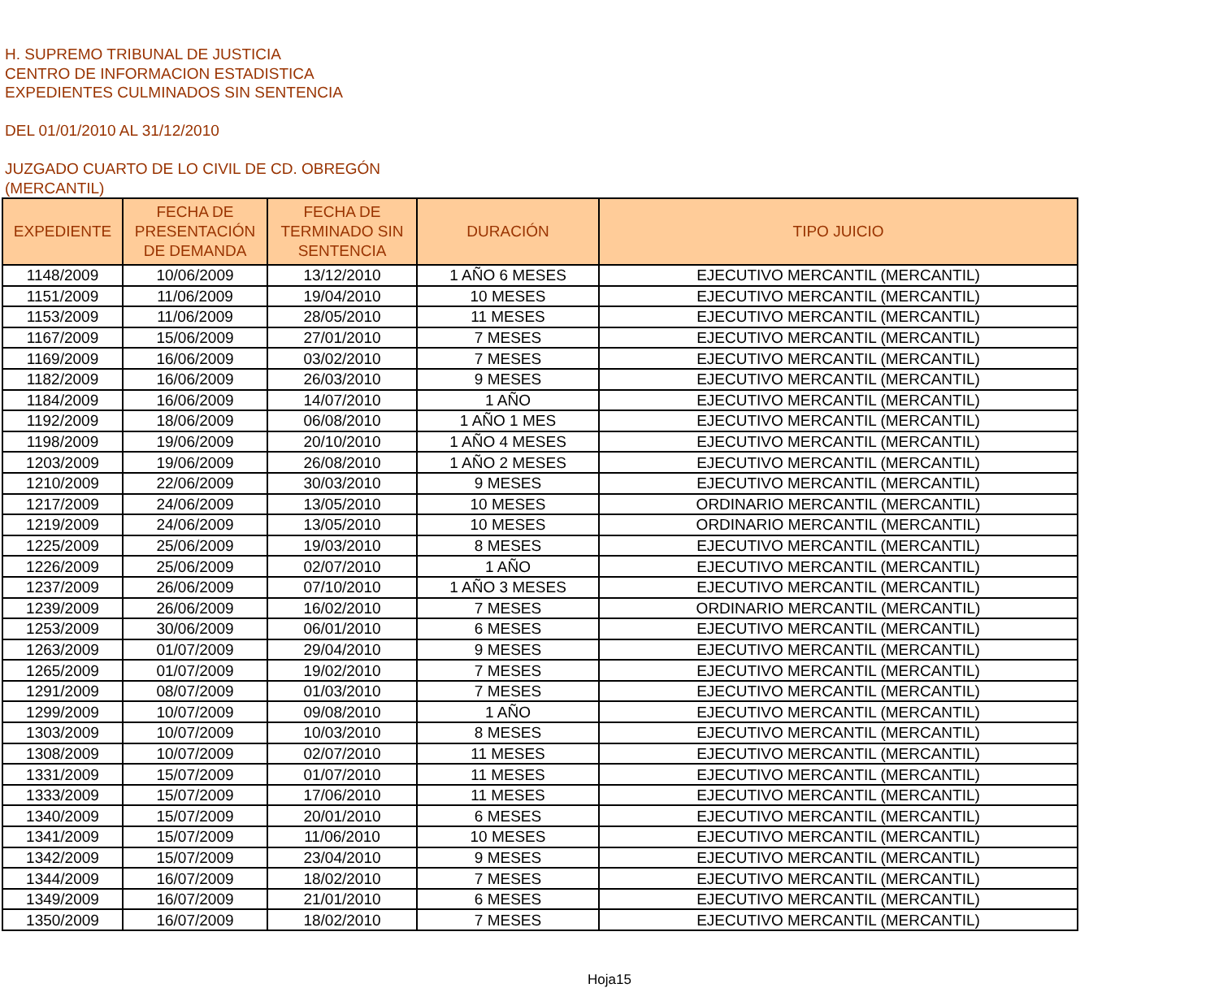H. SUPREMO TRIBUNAL DE JUSTICIA
CENTRO DE INFORMACION ESTADISTICA
EXPEDIENTES CULMINADOS SIN SENTENCIA
DEL 01/01/2010 AL 31/12/2010
JUZGADO CUARTO DE LO CIVIL DE CD. OBREGÓN
(MERCANTIL)
| EXPEDIENTE | FECHA DE PRESENTACIÓN DE DEMANDA | FECHA DE TERMINADO SIN SENTENCIA | DURACIÓN | TIPO JUICIO |
| --- | --- | --- | --- | --- |
| 1148/2009 | 10/06/2009 | 13/12/2010 | 1 AÑO 6 MESES | EJECUTIVO MERCANTIL (MERCANTIL) |
| 1151/2009 | 11/06/2009 | 19/04/2010 | 10 MESES | EJECUTIVO MERCANTIL (MERCANTIL) |
| 1153/2009 | 11/06/2009 | 28/05/2010 | 11 MESES | EJECUTIVO MERCANTIL (MERCANTIL) |
| 1167/2009 | 15/06/2009 | 27/01/2010 | 7 MESES | EJECUTIVO MERCANTIL (MERCANTIL) |
| 1169/2009 | 16/06/2009 | 03/02/2010 | 7 MESES | EJECUTIVO MERCANTIL (MERCANTIL) |
| 1182/2009 | 16/06/2009 | 26/03/2010 | 9 MESES | EJECUTIVO MERCANTIL (MERCANTIL) |
| 1184/2009 | 16/06/2009 | 14/07/2010 | 1 AÑO | EJECUTIVO MERCANTIL (MERCANTIL) |
| 1192/2009 | 18/06/2009 | 06/08/2010 | 1 AÑO 1 MES | EJECUTIVO MERCANTIL (MERCANTIL) |
| 1198/2009 | 19/06/2009 | 20/10/2010 | 1 AÑO 4 MESES | EJECUTIVO MERCANTIL (MERCANTIL) |
| 1203/2009 | 19/06/2009 | 26/08/2010 | 1 AÑO 2 MESES | EJECUTIVO MERCANTIL (MERCANTIL) |
| 1210/2009 | 22/06/2009 | 30/03/2010 | 9 MESES | EJECUTIVO MERCANTIL (MERCANTIL) |
| 1217/2009 | 24/06/2009 | 13/05/2010 | 10 MESES | ORDINARIO MERCANTIL (MERCANTIL) |
| 1219/2009 | 24/06/2009 | 13/05/2010 | 10 MESES | ORDINARIO MERCANTIL (MERCANTIL) |
| 1225/2009 | 25/06/2009 | 19/03/2010 | 8 MESES | EJECUTIVO MERCANTIL (MERCANTIL) |
| 1226/2009 | 25/06/2009 | 02/07/2010 | 1 AÑO | EJECUTIVO MERCANTIL (MERCANTIL) |
| 1237/2009 | 26/06/2009 | 07/10/2010 | 1 AÑO 3 MESES | EJECUTIVO MERCANTIL (MERCANTIL) |
| 1239/2009 | 26/06/2009 | 16/02/2010 | 7 MESES | ORDINARIO MERCANTIL (MERCANTIL) |
| 1253/2009 | 30/06/2009 | 06/01/2010 | 6 MESES | EJECUTIVO MERCANTIL (MERCANTIL) |
| 1263/2009 | 01/07/2009 | 29/04/2010 | 9 MESES | EJECUTIVO MERCANTIL (MERCANTIL) |
| 1265/2009 | 01/07/2009 | 19/02/2010 | 7 MESES | EJECUTIVO MERCANTIL (MERCANTIL) |
| 1291/2009 | 08/07/2009 | 01/03/2010 | 7 MESES | EJECUTIVO MERCANTIL (MERCANTIL) |
| 1299/2009 | 10/07/2009 | 09/08/2010 | 1 AÑO | EJECUTIVO MERCANTIL (MERCANTIL) |
| 1303/2009 | 10/07/2009 | 10/03/2010 | 8 MESES | EJECUTIVO MERCANTIL (MERCANTIL) |
| 1308/2009 | 10/07/2009 | 02/07/2010 | 11 MESES | EJECUTIVO MERCANTIL (MERCANTIL) |
| 1331/2009 | 15/07/2009 | 01/07/2010 | 11 MESES | EJECUTIVO MERCANTIL (MERCANTIL) |
| 1333/2009 | 15/07/2009 | 17/06/2010 | 11 MESES | EJECUTIVO MERCANTIL (MERCANTIL) |
| 1340/2009 | 15/07/2009 | 20/01/2010 | 6 MESES | EJECUTIVO MERCANTIL (MERCANTIL) |
| 1341/2009 | 15/07/2009 | 11/06/2010 | 10 MESES | EJECUTIVO MERCANTIL (MERCANTIL) |
| 1342/2009 | 15/07/2009 | 23/04/2010 | 9 MESES | EJECUTIVO MERCANTIL (MERCANTIL) |
| 1344/2009 | 16/07/2009 | 18/02/2010 | 7 MESES | EJECUTIVO MERCANTIL (MERCANTIL) |
| 1349/2009 | 16/07/2009 | 21/01/2010 | 6 MESES | EJECUTIVO MERCANTIL (MERCANTIL) |
| 1350/2009 | 16/07/2009 | 18/02/2010 | 7 MESES | EJECUTIVO MERCANTIL (MERCANTIL) |
Hoja15